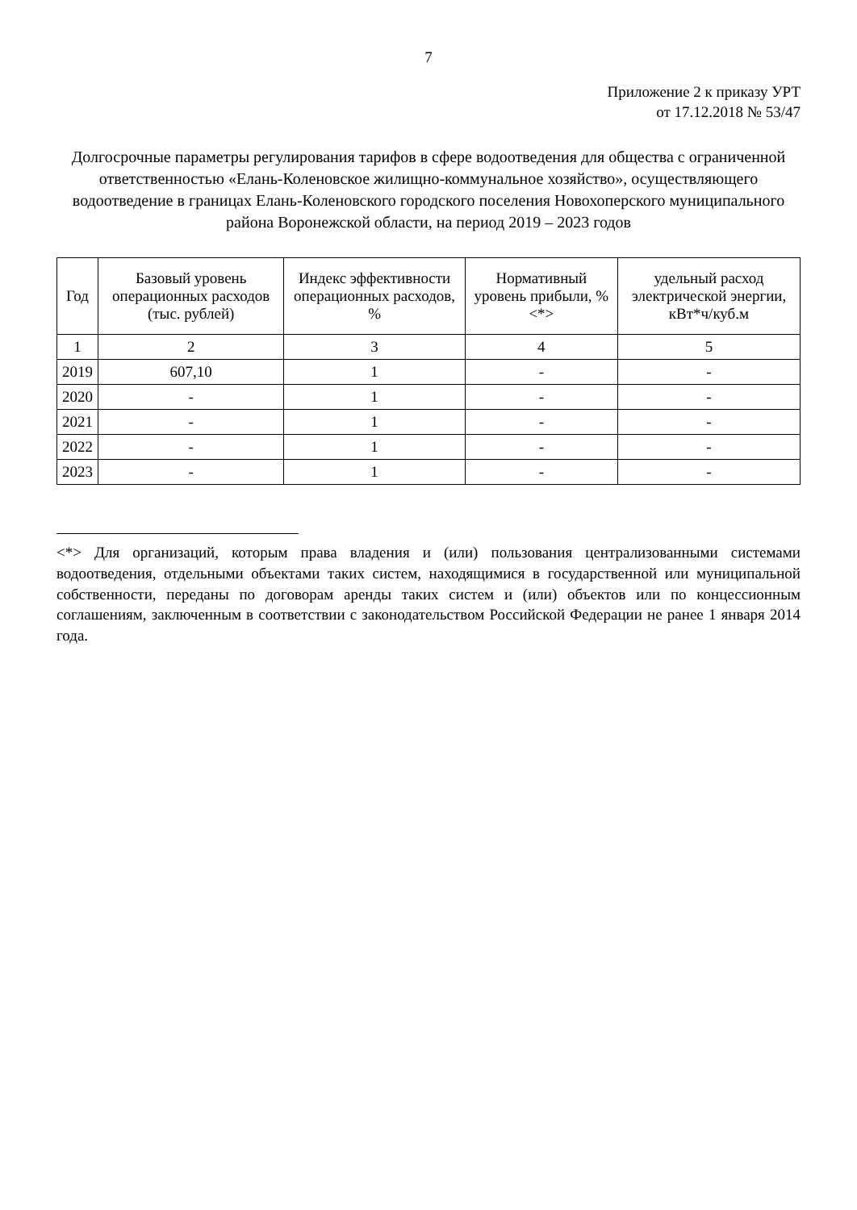7
Приложение 2 к приказу УРТ
от 17.12.2018 № 53/47
Долгосрочные параметры регулирования тарифов в сфере водоотведения для общества с ограниченной ответственностью «Елань-Коленовское жилищно-коммунальное хозяйство», осуществляющего водоотведение в границах Елань-Коленовского городского поселения Новохоперского муниципального района Воронежской области, на период 2019 – 2023 годов
| Год | Базовый уровень операционных расходов (тыс. рублей) | Индекс эффективности операционных расходов, % | Нормативный уровень прибыли, % <*> | удельный расход электрической энергии, кВт*ч/куб.м |
| --- | --- | --- | --- | --- |
| 1 | 2 | 3 | 4 | 5 |
| 2019 | 607,10 | 1 | - | - |
| 2020 | - | 1 | - | - |
| 2021 | - | 1 | - | - |
| 2022 | - | 1 | - | - |
| 2023 | - | 1 | - | - |
<*> Для организаций, которым права владения и (или) пользования централизованными системами водоотведения, отдельными объектами таких систем, находящимися в государственной или муниципальной собственности, переданы по договорам аренды таких систем и (или) объектов или по концессионным соглашениям, заключенным в соответствии с законодательством Российской Федерации не ранее 1 января 2014 года.